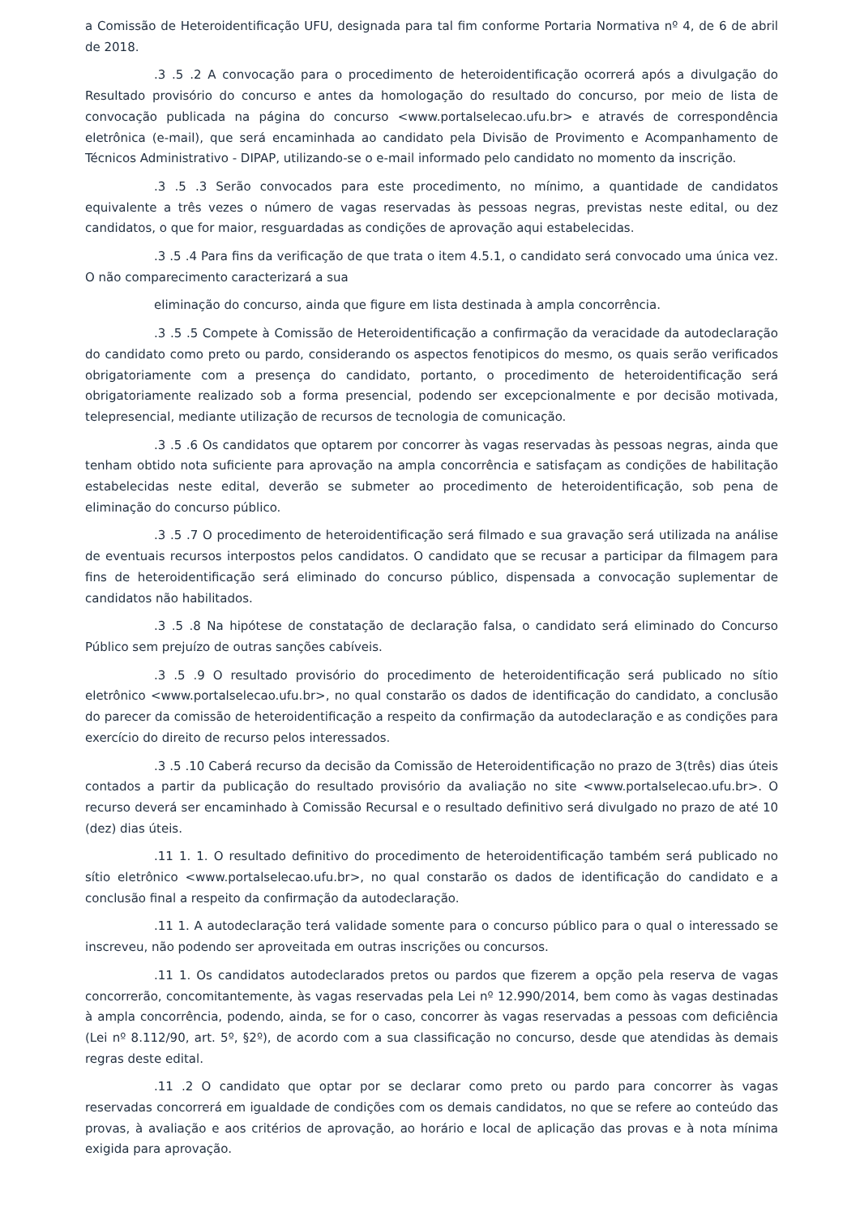a Comissão de Heteroidentificação UFU, designada para tal fim conforme Portaria Normativa nº 4, de 6 de abril de 2018.
.3 .5 .2 A convocação para o procedimento de heteroidentificação ocorrerá após a divulgação do Resultado provisório do concurso e antes da homologação do resultado do concurso, por meio de lista de convocação publicada na página do concurso <www.portalselecao.ufu.br> e através de correspondência eletrônica (e-mail), que será encaminhada ao candidato pela Divisão de Provimento e Acompanhamento de Técnicos Administrativo - DIPAP, utilizando-se o e-mail informado pelo candidato no momento da inscrição.
.3 .5 .3 Serão convocados para este procedimento, no mínimo, a quantidade de candidatos equivalente a três vezes o número de vagas reservadas às pessoas negras, previstas neste edital, ou dez candidatos, o que for maior, resguardadas as condições de aprovação aqui estabelecidas.
.3 .5 .4 Para fins da verificação de que trata o item 4.5.1, o candidato será convocado uma única vez. O não comparecimento caracterizará a sua
eliminação do concurso, ainda que figure em lista destinada à ampla concorrência.
.3 .5 .5 Compete à Comissão de Heteroidentificação a confirmação da veracidade da autodeclaração do candidato como preto ou pardo, considerando os aspectos fenotipicos do mesmo, os quais serão verificados obrigatoriamente com a presença do candidato, portanto, o procedimento de heteroidentificação será obrigatoriamente realizado sob a forma presencial, podendo ser excepcionalmente e por decisão motivada, telepresencial, mediante utilização de recursos de tecnologia de comunicação.
.3 .5 .6 Os candidatos que optarem por concorrer às vagas reservadas às pessoas negras, ainda que tenham obtido nota suficiente para aprovação na ampla concorrência e satisfaçam as condições de habilitação estabelecidas neste edital, deverão se submeter ao procedimento de heteroidentificação, sob pena de eliminação do concurso público.
.3 .5 .7 O procedimento de heteroidentificação será filmado e sua gravação será utilizada na análise de eventuais recursos interpostos pelos candidatos. O candidato que se recusar a participar da filmagem para fins de heteroidentificação será eliminado do concurso público, dispensada a convocação suplementar de candidatos não habilitados.
.3 .5 .8 Na hipótese de constatação de declaração falsa, o candidato será eliminado do Concurso Público sem prejuízo de outras sanções cabíveis.
.3 .5 .9 O resultado provisório do procedimento de heteroidentificação será publicado no sítio eletrônico <www.portalselecao.ufu.br>, no qual constarão os dados de identificação do candidato, a conclusão do parecer da comissão de heteroidentificação a respeito da confirmação da autodeclaração e as condições para exercício do direito de recurso pelos interessados.
.3 .5 .10 Caberá recurso da decisão da Comissão de Heteroidentificação no prazo de 3(três) dias úteis contados a partir da publicação do resultado provisório da avaliação no site <www.portalselecao.ufu.br>. O recurso deverá ser encaminhado à Comissão Recursal e o resultado definitivo será divulgado no prazo de até 10 (dez) dias úteis.
.11 1. 1. O resultado definitivo do procedimento de heteroidentificação também será publicado no sítio eletrônico <www.portalselecao.ufu.br>, no qual constarão os dados de identificação do candidato e a conclusão final a respeito da confirmação da autodeclaração.
.11 1. A autodeclaração terá validade somente para o concurso público para o qual o interessado se inscreveu, não podendo ser aproveitada em outras inscrições ou concursos.
.11 1. Os candidatos autodeclarados pretos ou pardos que fizerem a opção pela reserva de vagas concorrerão, concomitantemente, às vagas reservadas pela Lei nº 12.990/2014, bem como às vagas destinadas à ampla concorrência, podendo, ainda, se for o caso, concorrer às vagas reservadas a pessoas com deficiência (Lei nº 8.112/90, art. 5º, §2º), de acordo com a sua classificação no concurso, desde que atendidas às demais regras deste edital.
.11 .2 O candidato que optar por se declarar como preto ou pardo para concorrer às vagas reservadas concorrerá em igualdade de condições com os demais candidatos, no que se refere ao conteúdo das provas, à avaliação e aos critérios de aprovação, ao horário e local de aplicação das provas e à nota mínima exigida para aprovação.